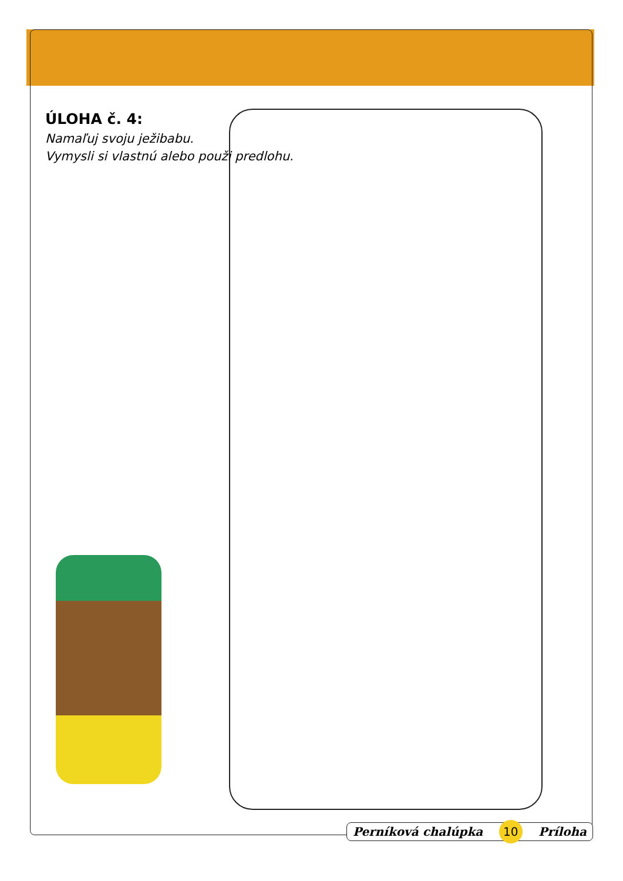ÚLOHA č. 4:
Namaľuj svoju ježibabu.
Vymysli si vlastnú alebo použi predlohu.
Perníková chalúpka 10 Príloha